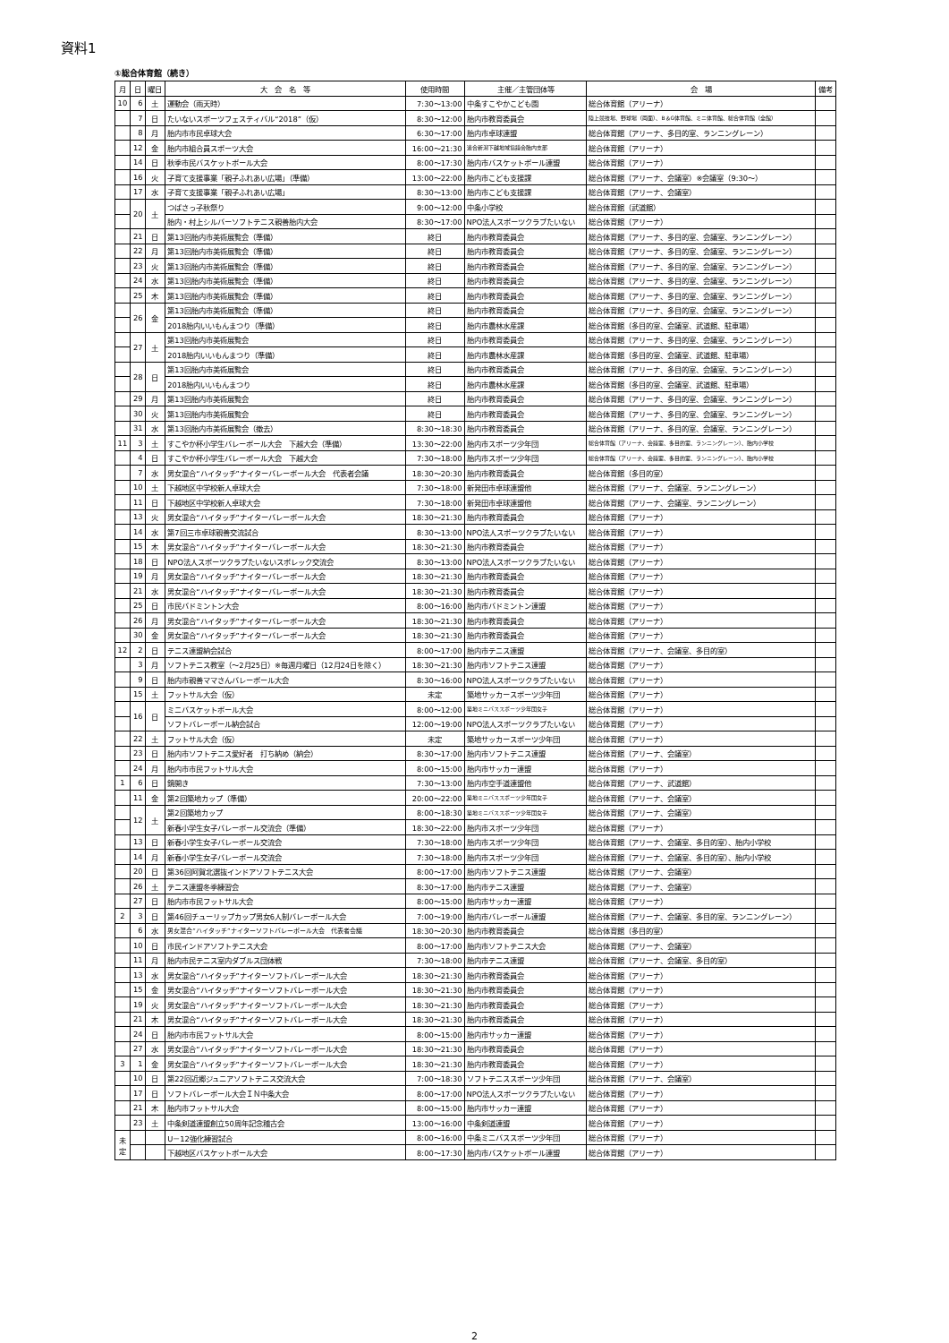資料1
①総合体育館（続き）
| 月 | 日 | 曜日 | 大 会 名 等 | 使用時間 | 主催／主管団体等 | 会 場 | 備考 |
| --- | --- | --- | --- | --- | --- | --- | --- |
| 10 | 6 | 土 | 運動会（雨天時） | 7:30～13:00 | 中条すこやかこども園 | 総合体育館（アリーナ） | |
| | 7 | 日 | たいないスポーツフェスティバル“2018”（仮） | 8:30～12:00 | 胎内市教育委員会 | 陸上競技場、野球場（両面）、B＆G体育館、ミニ体育館、総合体育館（全館） | |
| | 8 | 月 | 胎内市市民卓球大会 | 6:30～17:00 | 胎内市卓球連盟 | 総合体育館（アリーナ、多目的室、ランニングレーン） | |
| | 12 | 金 | 胎内市組合員スポーツ大会 | 16:00～21:30 | 連合新潟下越地域協議会胎内支部 | 総合体育館（アリーナ） | |
| | 14 | 日 | 秋季市民バスケットボール大会 | 8:00～17:30 | 胎内市バスケットボール連盟 | 総合体育館（アリーナ） | |
| | 16 | 火 | 子育て支援事業「親子ふれあい広場」（準備） | 13:00～22:00 | 胎内市こども支援課 | 総合体育館（アリーナ、会議室）※会議室（9:30～） | |
| | 17 | 水 | 子育て支援事業「親子ふれあい広場」 | 8:30～13:00 | 胎内市こども支援課 | 総合体育館（アリーナ、会議室） | |
| | 20 | 土 | つばさっ子秋祭り | 9:00～12:00 | 中条小学校 | 総合体育館（武道館） | |
| | | | 胎内・村上シルバーソフトテニス親善胎内大会 | 8:30～17:00 | NPO法人スポーツクラブたいない | 総合体育館（アリーナ） | |
| | 21 | 日 | 第13回胎内市美術展覧会（準備） | 終日 | 胎内市教育委員会 | 総合体育館（アリーナ、多目的室、会議室、ランニングレーン） | |
| | 22 | 月 | 第13回胎内市美術展覧会（準備） | 終日 | 胎内市教育委員会 | 総合体育館（アリーナ、多目的室、会議室、ランニングレーン） | |
| | 23 | 火 | 第13回胎内市美術展覧会（準備） | 終日 | 胎内市教育委員会 | 総合体育館（アリーナ、多目的室、会議室、ランニングレーン） | |
| | 24 | 水 | 第13回胎内市美術展覧会（準備） | 終日 | 胎内市教育委員会 | 総合体育館（アリーナ、多目的室、会議室、ランニングレーン） | |
| | 25 | 木 | 第13回胎内市美術展覧会（準備） | 終日 | 胎内市教育委員会 | 総合体育館（アリーナ、多目的室、会議室、ランニングレーン） | |
| | 26 | 金 | 第13回胎内市美術展覧会（準備） | 終日 | 胎内市教育委員会 | 総合体育館（アリーナ、多目的室、会議室、ランニングレーン） | |
| | | | 2018胎内いいもんまつり（準備） | 終日 | 胎内市農林水産課 | 総合体育館（多目的室、会議室、武道館、駐車場） | |
| | 27 | 土 | 第13回胎内市美術展覧会 | 終日 | 胎内市教育委員会 | 総合体育館（アリーナ、多目的室、会議室、ランニングレーン） | |
| | | | 2018胎内いいもんまつり（準備） | 終日 | 胎内市農林水産課 | 総合体育館（多目的室、会議室、武道館、駐車場） | |
| | 28 | 日 | 第13回胎内市美術展覧会 | 終日 | 胎内市教育委員会 | 総合体育館（アリーナ、多目的室、会議室、ランニングレーン） | |
| | | | 2018胎内いいもんまつり | 終日 | 胎内市農林水産課 | 総合体育館（多目的室、会議室、武道館、駐車場） | |
| | 29 | 月 | 第13回胎内市美術展覧会 | 終日 | 胎内市教育委員会 | 総合体育館（アリーナ、多目的室、会議室、ランニングレーン） | |
| | 30 | 火 | 第13回胎内市美術展覧会 | 終日 | 胎内市教育委員会 | 総合体育館（アリーナ、多目的室、会議室、ランニングレーン） | |
| | 31 | 水 | 第13回胎内市美術展覧会（撤去） | 8:30～18:30 | 胎内市教育委員会 | 総合体育館（アリーナ、多目的室、会議室、ランニングレーン） | |
| 11 | 3 | 土 | すこやか杯小学生バレーボール大会 下越大会（準備） | 13:30～22:00 | 胎内市スポーツ少年団 | 総合体育館（アリーナ、会議室、多目的室、ランニングレーン）、胎内小学校 | |
| | 4 | 日 | すこやか杯小学生バレーボール大会 下越大会 | 7:30～18:00 | 胎内市スポーツ少年団 | 総合体育館（アリーナ、会議室、多目的室、ランニングレーン）、胎内小学校 | |
| | 7 | 水 | 男女混合“ハイタッチ”ナイターバレーボール大会 代表者会議 | 18:30～20:30 | 胎内市教育委員会 | 総合体育館（多目的室） | |
| | 10 | 土 | 下越地区中学校新人卓球大会 | 7:30～18:00 | 新発田市卓球連盟他 | 総合体育館（アリーナ、会議室、ランニングレーン） | |
| | 11 | 日 | 下越地区中学校新人卓球大会 | 7:30～18:00 | 新発田市卓球連盟他 | 総合体育館（アリーナ、会議室、ランニングレーン） | |
| | 13 | 火 | 男女混合“ハイタッチ”ナイターバレーボール大会 | 18:30～21:30 | 胎内市教育委員会 | 総合体育館（アリーナ） | |
| | 14 | 水 | 第7回三市卓球親善交流試合 | 8:30～13:00 | NPO法人スポーツクラブたいない | 総合体育館（アリーナ） | |
| | 15 | 木 | 男女混合“ハイタッチ”ナイターバレーボール大会 | 18:30～21:30 | 胎内市教育委員会 | 総合体育館（アリーナ） | |
| | 18 | 日 | NPO法人スポーツクラブたいないスポレック交流会 | 8:30～13:00 | NPO法人スポーツクラブたいない | 総合体育館（アリーナ） | |
| | 19 | 月 | 男女混合“ハイタッチ”ナイターバレーボール大会 | 18:30～21:30 | 胎内市教育委員会 | 総合体育館（アリーナ） | |
| | 21 | 水 | 男女混合“ハイタッチ”ナイターバレーボール大会 | 18:30～21:30 | 胎内市教育委員会 | 総合体育館（アリーナ） | |
| | 25 | 日 | 市民バドミントン大会 | 8:00～16:00 | 胎内市バドミントン連盟 | 総合体育館（アリーナ） | |
| | 26 | 月 | 男女混合“ハイタッチ”ナイターバレーボール大会 | 18:30～21:30 | 胎内市教育委員会 | 総合体育館（アリーナ） | |
| | 30 | 金 | 男女混合“ハイタッチ”ナイターバレーボール大会 | 18:30～21:30 | 胎内市教育委員会 | 総合体育館（アリーナ） | |
| 12 | 2 | 日 | テニス連盟納会試合 | 8:00～17:00 | 胎内市テニス連盟 | 総合体育館（アリーナ、会議室、多目的室） | |
| | 3 | 月 | ソフトテニス教室（～2月25日）※毎週月曜日（12月24日を除く） | 18:30～21:30 | 胎内市ソフトテニス連盟 | 総合体育館（アリーナ） | |
| | 9 | 日 | 胎内市親善ママさんバレーボール大会 | 8:30～16:00 | NPO法人スポーツクラブたいない | 総合体育館（アリーナ） | |
| | 15 | 土 | フットサル大会（仮） | 未定 | 築地サッカースポーツ少年団 | 総合体育館（アリーナ） | |
| | 16 | 日 | ミニバスケットボール大会 | 8:00～12:00 | 築地ミニバススポーツ少年団女子 | 総合体育館（アリーナ） | |
| | | | ソフトバレーボール納会試合 | 12:00～19:00 | NPO法人スポーツクラブたいない | 総合体育館（アリーナ） | |
| | 22 | 土 | フットサル大会（仮） | 未定 | 築地サッカースポーツ少年団 | 総合体育館（アリーナ） | |
| | 23 | 日 | 胎内市ソフトテニス愛好者 打ち納め（納会） | 8:30～17:00 | 胎内市ソフトテニス連盟 | 総合体育館（アリーナ、会議室） | |
| | 24 | 月 | 胎内市市民フットサル大会 | 8:00～15:00 | 胎内市サッカー連盟 | 総合体育館（アリーナ） | |
| 1 | 6 | 日 | 鏡開き | 7:30～13:00 | 胎内市空手道連盟他 | 総合体育館（アリーナ、武道館） | |
| | 11 | 金 | 第2回築地カップ（準備） | 20:00～22:00 | 築地ミニバススポーツ少年団女子 | 総合体育館（アリーナ、会議室） | |
| | 12 | 土 | 第2回築地カップ | 8:00～18:30 | 築地ミニバススポーツ少年団女子 | 総合体育館（アリーナ、会議室） | |
| | | | 新春小学生女子バレーボール交流会（準備） | 18:30～22:00 | 胎内市スポーツ少年団 | 総合体育館（アリーナ） | |
| | 13 | 日 | 新春小学生女子バレーボール交流会 | 7:30～18:00 | 胎内市スポーツ少年団 | 総合体育館（アリーナ、会議室、多目的室）、胎内小学校 | |
| | 14 | 月 | 新春小学生女子バレーボール交流会 | 7:30～18:00 | 胎内市スポーツ少年団 | 総合体育館（アリーナ、会議室、多目的室）、胎内小学校 | |
| | 20 | 日 | 第36回阿賀北選抜インドアソフトテニス大会 | 8:00～17:00 | 胎内市ソフトテニス連盟 | 総合体育館（アリーナ、会議室） | |
| | 26 | 土 | テニス連盟冬季練習会 | 8:30～17:00 | 胎内市テニス連盟 | 総合体育館（アリーナ、会議室） | |
| | 27 | 日 | 胎内市市民フットサル大会 | 8:00～15:00 | 胎内市サッカー連盟 | 総合体育館（アリーナ） | |
| 2 | 3 | 日 | 第46回チューリップカップ男女6人制バレーボール大会 | 7:00～19:00 | 胎内市バレーボール連盟 | 総合体育館（アリーナ、会議室、多目的室、ランニングレーン） | |
| | 6 | 水 | 男女混合“ハイタッチ”ナイターソフトバレーボール大会 代表者会議 | 18:30～20:30 | 胎内市教育委員会 | 総合体育館（多目的室） | |
| | 10 | 日 | 市民インドアソフトテニス大会 | 8:00～17:00 | 胎内市ソフトテニス大会 | 総合体育館（アリーナ、会議室） | |
| | 11 | 月 | 胎内市民テニス室内ダブルス団体戦 | 7:30～18:00 | 胎内市テニス連盟 | 総合体育館（アリーナ、会議室、多目的室） | |
| | 13 | 水 | 男女混合“ハイタッチ”ナイターソフトバレーボール大会 | 18:30～21:30 | 胎内市教育委員会 | 総合体育館（アリーナ） | |
| | 15 | 金 | 男女混合“ハイタッチ”ナイターソフトバレーボール大会 | 18:30～21:30 | 胎内市教育委員会 | 総合体育館（アリーナ） | |
| | 19 | 火 | 男女混合“ハイタッチ”ナイターソフトバレーボール大会 | 18:30～21:30 | 胎内市教育委員会 | 総合体育館（アリーナ） | |
| | 21 | 木 | 男女混合“ハイタッチ”ナイターソフトバレーボール大会 | 18:30～21:30 | 胎内市教育委員会 | 総合体育館（アリーナ） | |
| | 24 | 日 | 胎内市市民フットサル大会 | 8:00～15:00 | 胎内市サッカー連盟 | 総合体育館（アリーナ） | |
| | 27 | 水 | 男女混合“ハイタッチ”ナイターソフトバレーボール大会 | 18:30～21:30 | 胎内市教育委員会 | 総合体育館（アリーナ） | |
| 3 | 1 | 金 | 男女混合“ハイタッチ”ナイターソフトバレーボール大会 | 18:30～21:30 | 胎内市教育委員会 | 総合体育館（アリーナ） | |
| | 10 | 日 | 第22回近郷ジュニアソフトテニス交流大会 | 7:00～18:30 | ソフトテニススポーツ少年団 | 総合体育館（アリーナ、会議室） | |
| | 17 | 日 | ソフトバレーボール大会ＩＮ中条大会 | 8:00～17:00 | NPO法人スポーツクラブたいない | 総合体育館（アリーナ） | |
| | 21 | 木 | 胎内市フットサル大会 | 8:00～15:00 | 胎内市サッカー連盟 | 総合体育館（アリーナ） | |
| | 23 | 土 | 中条剣道連盟創立50周年記念稽古会 | 13:00～16:00 | 中条剣道連盟 | 総合体育館（アリーナ） | |
| 未 定 | | | U－12強化練習試合 | 8:00～16:00 | 中条ミニバススポーツ少年団 | 総合体育館（アリーナ） | |
| | | | 下越地区バスケットボール大会 | 8:00～17:30 | 胎内市バスケットボール連盟 | 総合体育館（アリーナ） | |
2